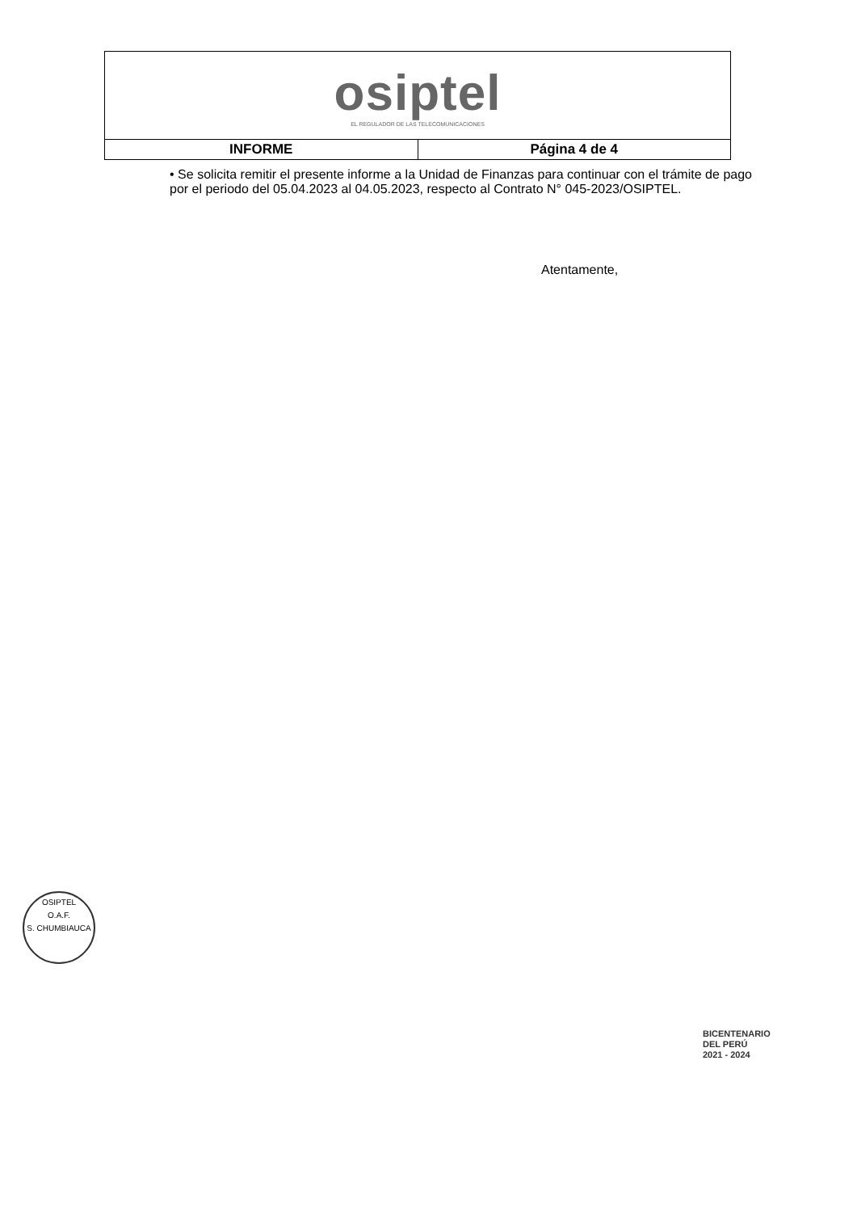| osiptel EL REGULADOR DE LAS TELECOMUNICACIONES | |
| INFORME | Página 4 de 4 |
• Se solicita remitir el presente informe a la Unidad de Finanzas para continuar con el trámite de pago por el periodo del 05.04.2023 al 04.05.2023, respecto al Contrato N° 045-2023/OSIPTEL.
Atentamente,
OSIPTEL
O.A.F.
S. CHUMBIAUCA
BICENTENARIO
DEL PERÚ
2021 - 2024